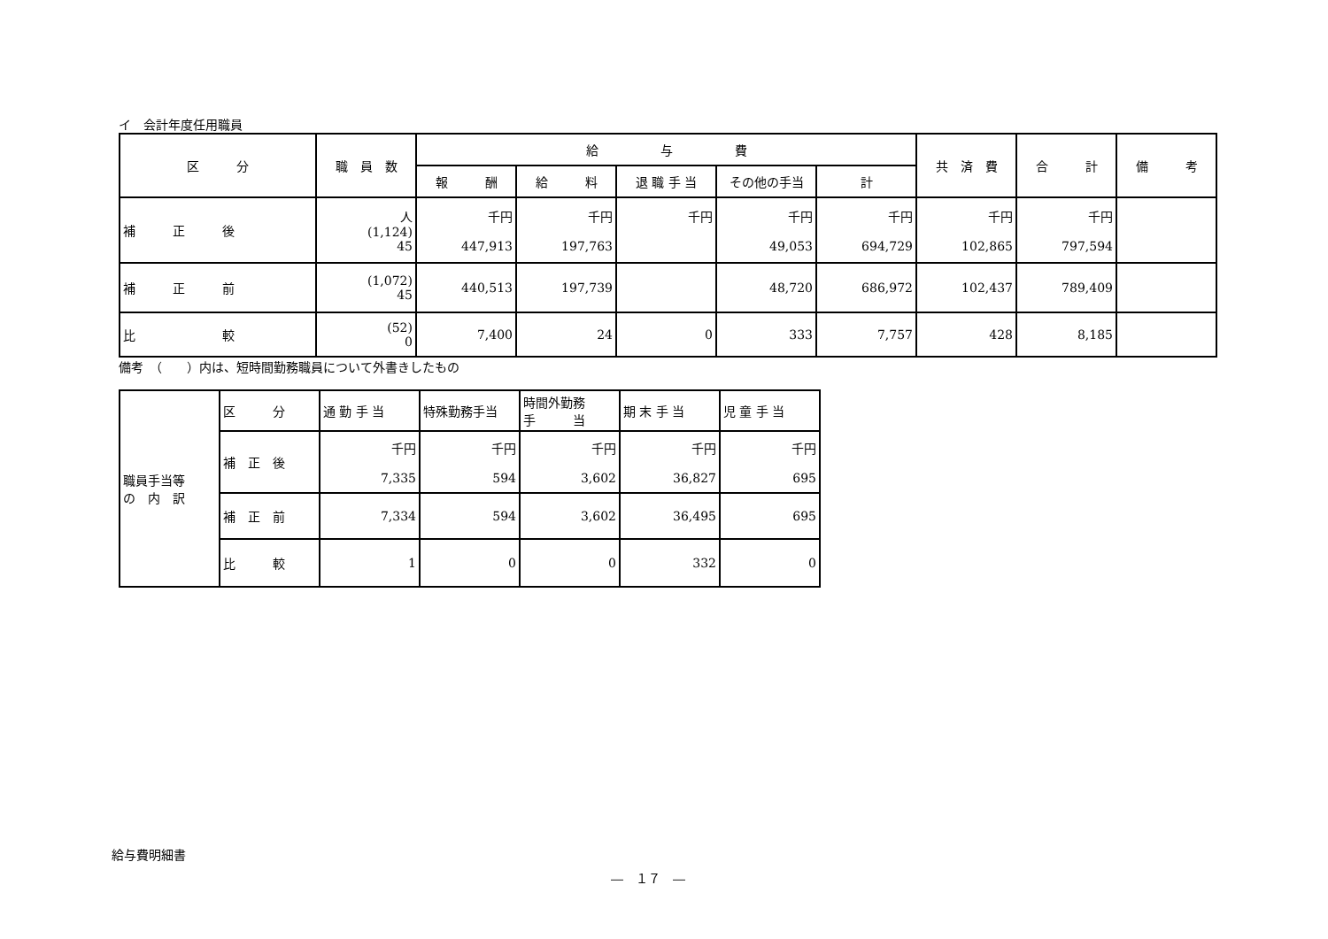イ　会計年度任用職員
| 区 分 | 職 員 数 | 給 与 費 | | | | | 共 済 費 | 合 計 | 備 考 |
| --- | --- | --- | --- | --- | --- | --- | --- | --- | --- |
| | | 報 酬 | 給 料 | 退 職 手 当 | その他の手当 | 計 | | | |
| 補 正 後 | 人 (1,124) 45 | 千円 447,913 | 千円 197,763 | 千円 | 千円 49,053 | 千円 694,729 | 千円 102,865 | 千円 797,594 | |
| 補 正 前 | (1,072) 45 | 440,513 | 197,739 | | 48,720 | 686,972 | 102,437 | 789,409 | |
| 比 較 | (52) 0 | 7,400 | 24 | 0 | 333 | 7,757 | 428 | 8,185 | |
備考　（　　）内は、短時間勤務職員について外書きしたもの
| 職員手当等 の 内 訳 | 区 分 | 通 勤 手 当 | 特殊勤務手当 | 時間外勤務 手 当 | 期 末 手 当 | 児 童 手 当 |
| | 補 正 後 | 千円 7,335 | 千円 594 | 千円 3,602 | 千円 36,827 | 千円 695 |
| | 補 正 前 | 7,334 | 594 | 3,602 | 36,495 | 695 |
| | 比 較 | 1 | 0 | 0 | 332 | 0 |
給与費明細書
―　１７　―